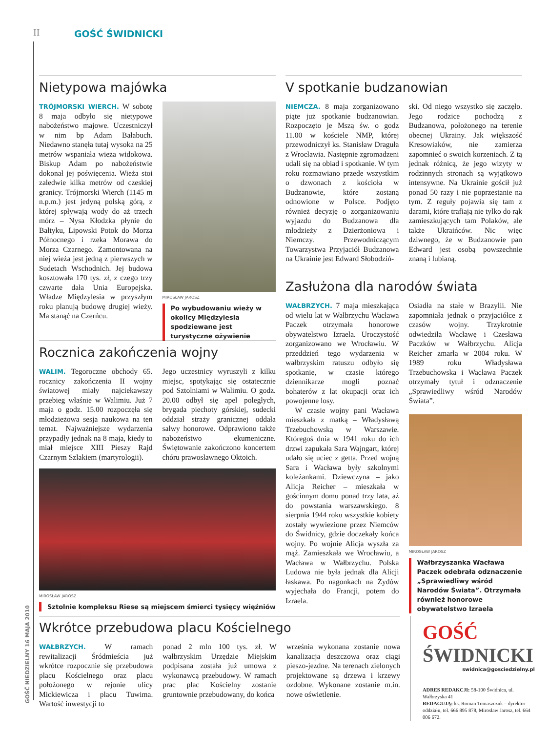II GOŚĆ ŚWIDNICKI
Nietypowa majówka
TRÓJMORSKI WIERCH. W sobotę 8 maja odbyło się nietypowe nabożeństwo majowe. Uczestniczył w nim bp Adam Bałabuch. Niedawno stanęła tutaj wysoka na 25 metrów wspaniała wieża widokowa. Biskup Adam po nabożeństwie dokonał jej poświęcenia. Wieża stoi zaledwie kilka metrów od czeskiej granicy. Trójmorski Wierch (1145 m n.p.m.) jest jedyną polską górą, z której spływają wody do aż trzech mórz – Nysa Kłodzka płynie do Bałtyku, Lipowski Potok do Morza Północnego i rzeka Morawa do Morza Czarnego. Zamontowana na niej wieża jest jedną z pierwszych w Sudetach Wschodnich. Jej budowa kosztowała 170 tys. zł, z czego trzy czwarte dała Unia Europejska. Władze Międzylesia w przyszłym roku planują budowę drugiej wieży. Ma stanąć na Czerńcu.
MIROSŁAW JAROSZ
Po wybudowaniu wieży w okolicy Międzylesia spodziewane jest turystyczne ożywienie
V spotkanie budzanowian
NIEMCZA. 8 maja zorganizowano piąte już spotkanie budzanowian. Rozpoczęto je Mszą św. o godz 11.00 w kościele NMP, której przewodniczył ks. Stanisław Draguła z Wrocławia. Następnie zgromadzeni udali się na obiad i spotkanie. W tym roku rozmawiano przede wszystkim o dzwonach z kościoła w Budzanowie, które zostaną odnowione w Polsce. Podjęto również decyzję o zorganizowaniu wyjazdu do Budzanowa dla młodzieży z Dzierżoniowa i Niemczy. Przewodniczącym Towarzystwa Przyjaciół Budzanowa na Ukrainie jest Edward Słobodziń-
ski. Od niego wszystko się zaczęło. Jego rodzice pochodzą z Budzanowa, położonego na terenie obecnej Ukrainy. Jak większość Kresowiaków, nie zamierza zapomnieć o swoich korzeniach. Z tą jednak różnicą, że jego wizyty w rodzinnych stronach są wyjątkowo intensywne. Na Ukrainie gościł już ponad 50 razy i nie poprzestanie na tym. Z reguły pojawia się tam z darami, które trafiają nie tylko do rąk zamieszkujących tam Polaków, ale także Ukraińców. Nic więc dziwnego, że w Budzanowie pan Edward jest osobą powszechnie znaną i lubianą.
Zasłużona dla narodów świata
WAŁBRZYCH. 7 maja mieszkająca od wielu lat w Wałbrzychu Wacława Paczek otrzymała honorowe obywatelstwo Izraela. Uroczystość zorganizowano we Wrocławiu. W przeddzień tego wydarzenia w wałbrzyskim ratuszu odbyło się spotkanie, w czasie którego dziennikarze mogli poznać bohaterów z lat okupacji oraz ich powojenne losy.
W czasie wojny pani Wacława mieszkała z matką – Władysławą Trzebuchowską w Warszawie. Któregoś dnia w 1941 roku do ich drzwi zapukała Sara Wajngart, której udało się uciec z getta. Przed wojną Sara i Wacława były szkolnymi koleżankami. Dziewczyna – jako Alicja Reicher – mieszkała w gościnnym domu ponad trzy lata, aż do powstania warszawskiego. 8 sierpnia 1944 roku wszystkie kobiety zostały wywiezione przez Niemców do Świdnicy, gdzie doczekały końca wojny. Po wojnie Alicja wyszła za mąż. Zamieszkała we Wrocławiu, a Wacława w Wałbrzychu. Polska Ludowa nie była jednak dla Alicji łaskawa. Po nagonkach na Żydów wyjechała do Francji, potem do Izraela.
Osiadła na stałe w Brazylii. Nie zapomniała jednak o przyjaciółce z czasów wojny. Trzykrotnie odwiedziła Wacławę i Czesława Paczków w Wałbrzychu. Alicja Reicher zmarła w 2004 roku. W 1989 roku Władysława Trzebuchowska i Wacława Paczek otrzymały tytuł i odznaczenie „Sprawiedliwy wśród Narodów Świata”.
MIROSŁAW JAROSZ
Wałbrzyszanka Wacława Paczek odebrała odznaczenie „Sprawiedliwy wśród Narodów Świata”. Otrzymała również honorowe obywatelstwo Izraela
Rocznica zakończenia wojny
WALIM. Tegoroczne obchody 65. rocznicy zakończenia II wojny światowej miały najciekawszy przebieg właśnie w Walimiu. Już 7 maja o godz. 15.00 rozpoczęła się młodzieżowa sesja naukowa na ten temat. Najważniejsze wydarzenia przypadły jednak na 8 maja, kiedy to miał miejsce XIII Pieszy Rajd Czarnym Szlakiem (martyrologii).
Jego uczestnicy wyruszyli z kilku miejsc, spotykając się ostatecznie pod Sztolniami w Walimiu. O godz. 20.00 odbył się apel poległych, brygada piechoty górskiej, sudecki oddział straży granicznej oddała salwy honorowe. Odprawiono także nabożeństwo ekumeniczne. Świętowanie zakończono koncertem chóru prawosławnego Oktoich.
MIROSŁAW JAROSZ
Sztolnie kompleksu Riese są miejscem śmierci tysięcy więźniów
Wkrótce przebudowa placu Kościelnego
WAŁBRZYCH. W ramach rewitalizacji Śródmieścia już wkrótce rozpocznie się przebudowa placu Kościelnego oraz placu położonego w rejonie ulicy Mickiewicza i placu Tuwima. Wartość inwestycji to
ponad 2 mln 100 tys. zł. W wałbrzyskim Urzędzie Miejskim podpisana została już umowa z wykonawcą przebudowy. W ramach prac plac Kościelny zostanie gruntownie przebudowany, do końca
września wykonana zostanie nowa kanalizacja deszczowa oraz ciągi pieszo-jezdne. Na terenach zielonych projektowane są drzewa i krzewy ozdobne. Wykonane zostanie m.in. nowe oświetlenie.
GOŚĆ ŚWIDNICKI
swidnica@gosciedzielny.pl
ADRES REDAKCJI: 58-100 Świdnica, ul. Wałbrzyska 41
REDAGUJĄ: ks. Roman Tomaszczuk – dyrektor oddziału, tel. 666 895 878, Mirosław Jarosz, tel. 664 006 672.
GOŚĆ NIEDZIELNY 16 MAJA 2010